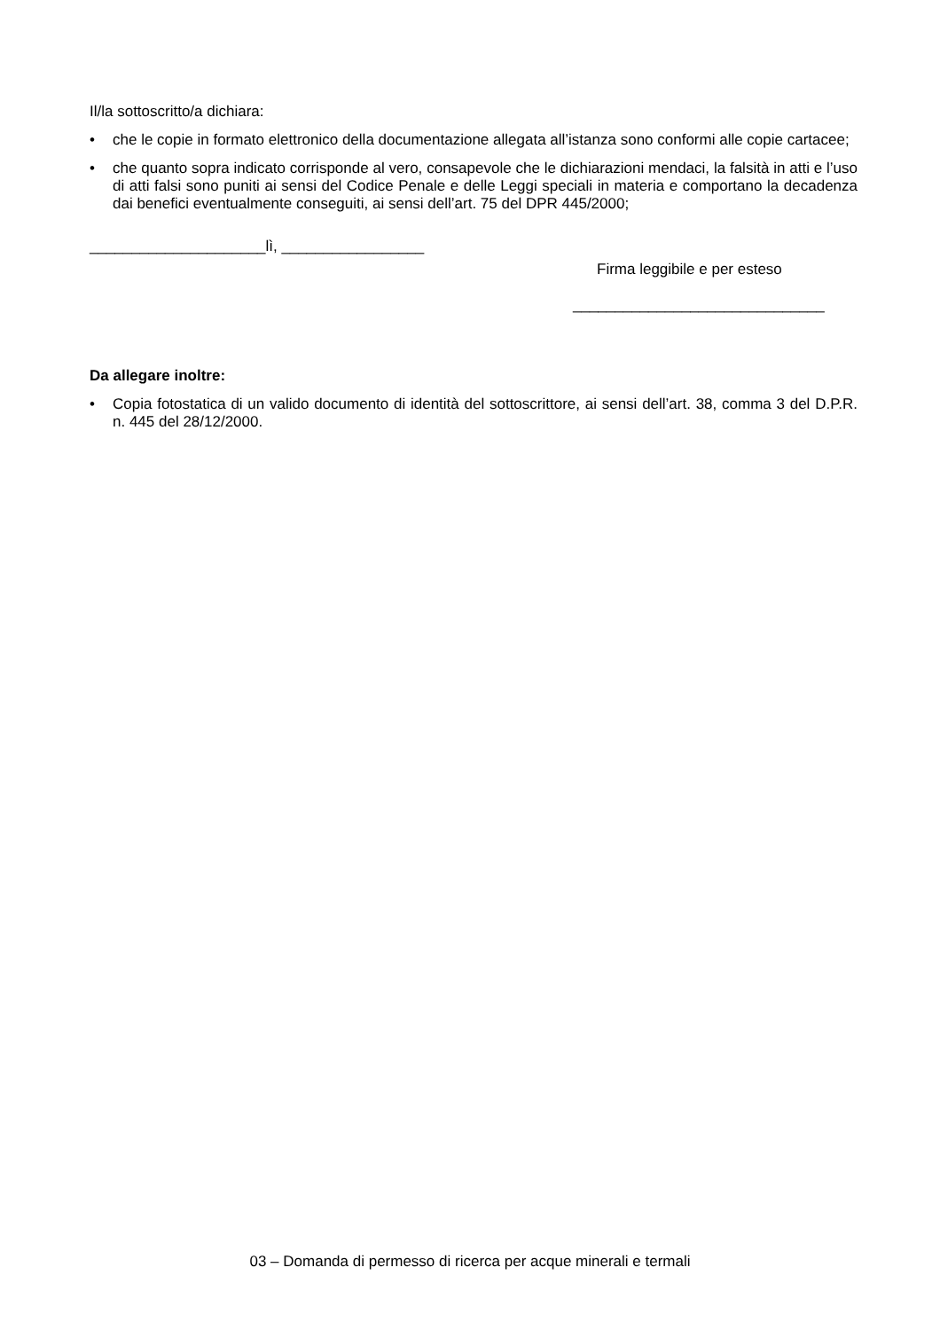Il/la sottoscritto/a dichiara:
• che le copie in formato elettronico della documentazione allegata all’istanza sono conformi alle copie cartacee;
• che quanto sopra indicato corrisponde al vero, consapevole che le dichiarazioni mendaci, la falsità in atti e l’uso di atti falsi sono puniti ai sensi del Codice Penale e delle Leggi speciali in materia e comportano la decadenza dai benefici eventualmente conseguiti, ai sensi dell’art. 75 del DPR 445/2000;
_____________________lì, _________________
Firma leggibile e per esteso
______________________________
Da allegare inoltre:
• Copia fotostatica di un valido documento di identità del sottoscrittore, ai sensi dell’art. 38, comma 3 del D.P.R. n. 445 del 28/12/2000.
03 – Domanda di permesso di ricerca per acque minerali e termali